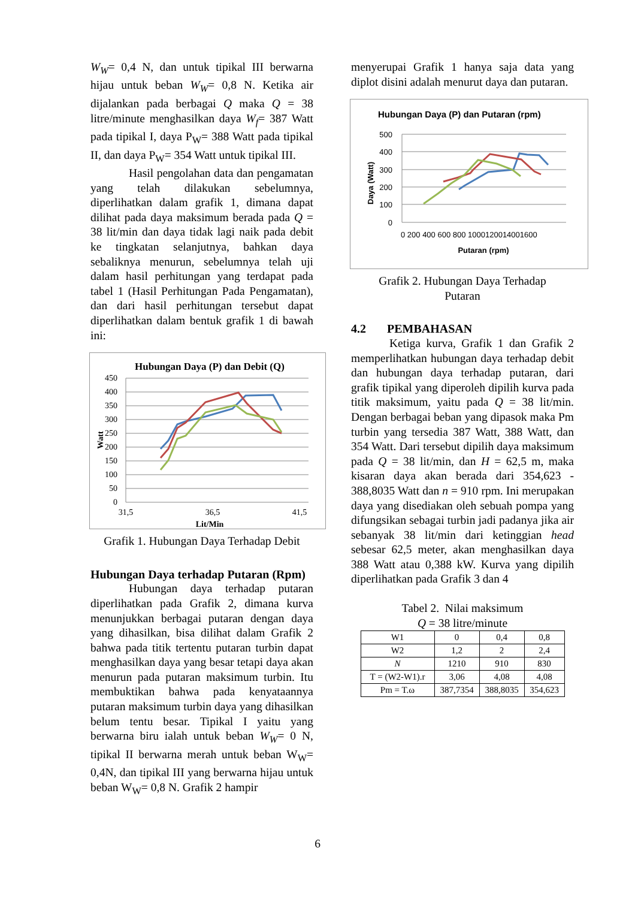W<sub>W</sub>= 0,4 N, dan untuk tipikal III berwarna hijau untuk beban W<sub>W</sub>= 0,8 N. Ketika air dijalankan pada berbagai Q maka Q = 38 litre/minute menghasilkan daya W<sub>f</sub>= 387 Watt pada tipikal I, daya P<sub>W</sub>= 388 Watt pada tipikal II, dan daya P<sub>W</sub>= 354 Watt untuk tipikal III.
Hasil pengolahan data dan pengamatan yang telah dilakukan sebelumnya, diperlihatkan dalam grafik 1, dimana dapat dilihat pada daya maksimum berada pada Q = 38 lit/min dan daya tidak lagi naik pada debit ke tingkatan selanjutnya, bahkan daya sebaliknya menurun, sebelumnya telah uji dalam hasil perhitungan yang terdapat pada tabel 1 (Hasil Perhitungan Pada Pengamatan), dan dari hasil perhitungan tersebut dapat diperlihatkan dalam bentuk grafik 1 di bawah ini:
Hubungan Daya (P) dan Debit (Q)
450
400
350
300
250
200
150
100
50
0
31,5
36,5
41,5
Lit/Min
Watt
Grafik 1. Hubungan Daya Terhadap Debit
Hubungan Daya terhadap Putaran (Rpm)
Hubungan daya terhadap putaran diperlihatkan pada Grafik 2, dimana kurva menunjukkan berbagai putaran dengan daya yang dihasilkan, bisa dilihat dalam Grafik 2 bahwa pada titik tertentu putaran turbin dapat menghasilkan daya yang besar tetapi daya akan menurun pada putaran maksimum turbin. Itu membuktikan bahwa pada kenyataannya putaran maksimum turbin daya yang dihasilkan belum tentu besar. Tipikal I yaitu yang berwarna biru ialah untuk beban W<sub>W</sub>= 0 N, tipikal II berwarna merah untuk beban W<sub>W</sub>= 0,4N, dan tipikal III yang berwarna hijau untuk beban W<sub>W</sub>= 0,8 N. Grafik 2 hampir
menyerupai Grafik 1 hanya saja data yang diplot disini adalah menurut daya dan putaran.
Hubungan Daya (P) dan Putaran (rpm)
500
400
300
200
100
0
0 200 400 600 800 1000120014001600
Putaran (rpm)
Daya (Watt)
Grafik 2. Hubungan Daya Terhadap
Putaran
4.2 PEMBAHASAN
Ketiga kurva, Grafik 1 dan Grafik 2 memperlihatkan hubungan daya terhadap debit dan hubungan daya terhadap putaran, dari grafik tipikal yang diperoleh dipilih kurva pada titik maksimum, yaitu pada Q = 38 lit/min. Dengan berbagai beban yang dipasok maka Pm turbin yang tersedia 387 Watt, 388 Watt, dan 354 Watt. Dari tersebut dipilih daya maksimum pada Q = 38 lit/min, dan H = 62,5 m, maka kisaran daya akan berada dari 354,623 - 388,8035 Watt dan n = 910 rpm. Ini merupakan daya yang disediakan oleh sebuah pompa yang difungsikan sebagai turbin jadi padanya jika air sebanyak 38 lit/min dari ketinggian head sebesar 62,5 meter, akan menghasilkan daya 388 Watt atau 0,388 kW. Kurva yang dipilih diperlihatkan pada Grafik 3 dan 4
Tabel 2. Nilai maksimum
Q = 38 litre/minute
| W1 | 0 | 0,4 | 0,8 |
| W2 | 1,2 | 2 | 2,4 |
| N | 1210 | 910 | 830 |
| T = (W2-W1).r | 3,06 | 4,08 | 4,08 |
| Pm = T.ω | 387,7354 | 388,8035 | 354,623 |
6